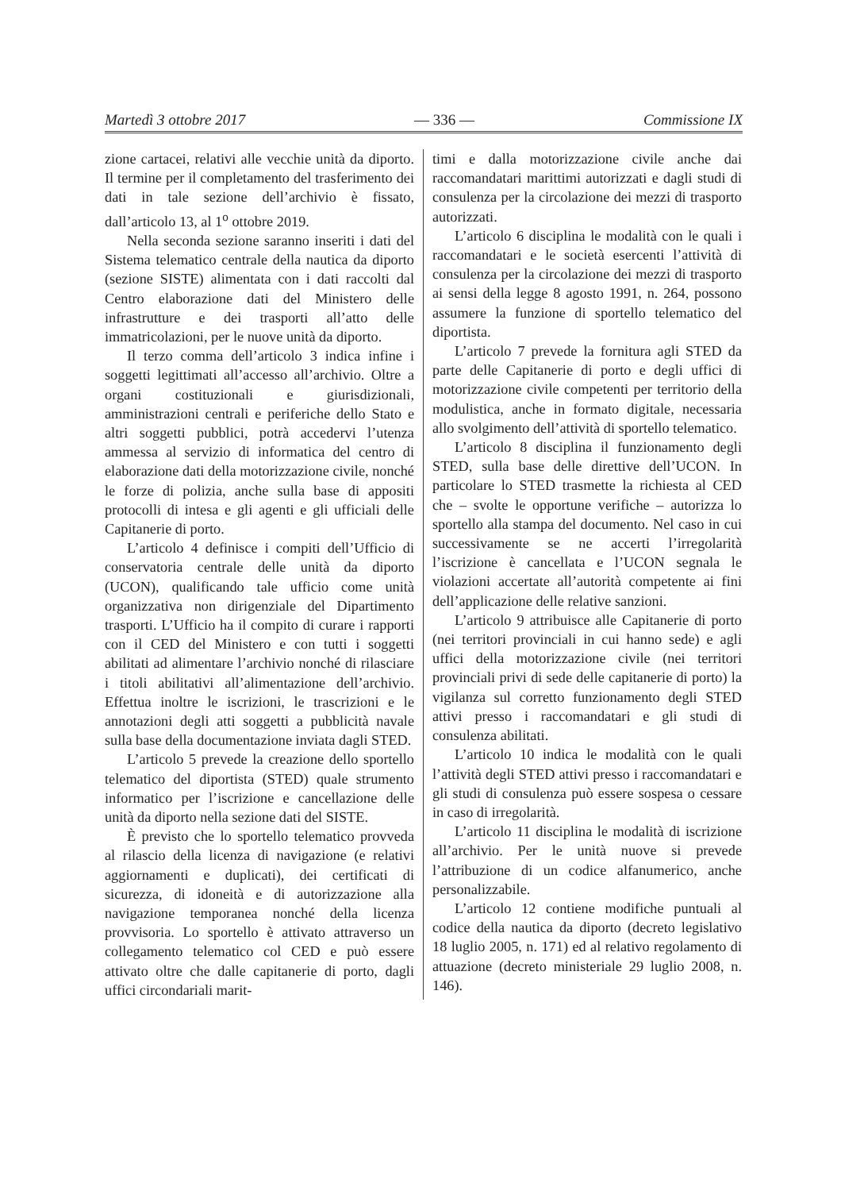Martedì 3 ottobre 2017 — 336 — Commissione IX
zione cartacei, relativi alle vecchie unità da diporto. Il termine per il completamento del trasferimento dei dati in tale sezione dell’archivio è fissato, dall’articolo 13, al 1<sup>o</sup> ottobre 2019.
Nella seconda sezione saranno inseriti i dati del Sistema telematico centrale della nautica da diporto (sezione SISTE) alimentata con i dati raccolti dal Centro elaborazione dati del Ministero delle infrastrutture e dei trasporti all’atto delle immatricolazioni, per le nuove unità da diporto.
Il terzo comma dell’articolo 3 indica infine i soggetti legittimati all’accesso all’archivio. Oltre a organi costituzionali e giurisdizionali, amministrazioni centrali e periferiche dello Stato e altri soggetti pubblici, potrà accedervi l’utenza ammessa al servizio di informatica del centro di elaborazione dati della motorizzazione civile, nonché le forze di polizia, anche sulla base di appositi protocolli di intesa e gli agenti e gli ufficiali delle Capitanerie di porto.
L’articolo 4 definisce i compiti dell’Ufficio di conservatoria centrale delle unità da diporto (UCON), qualificando tale ufficio come unità organizzativa non dirigenziale del Dipartimento trasporti. L’Ufficio ha il compito di curare i rapporti con il CED del Ministero e con tutti i soggetti abilitati ad alimentare l’archivio nonché di rilasciare i titoli abilitativi all’alimentazione dell’archivio. Effettua inoltre le iscrizioni, le trascrizioni e le annotazioni degli atti soggetti a pubblicità navale sulla base della documentazione inviata dagli STED.
L’articolo 5 prevede la creazione dello sportello telematico del diportista (STED) quale strumento informatico per l’iscrizione e cancellazione delle unità da diporto nella sezione dati del SISTE.
È previsto che lo sportello telematico provveda al rilascio della licenza di navigazione (e relativi aggiornamenti e duplicati), dei certificati di sicurezza, di idoneità e di autorizzazione alla navigazione temporanea nonché della licenza provvisoria. Lo sportello è attivato attraverso un collegamento telematico col CED e può essere attivato oltre che dalle capitanerie di porto, dagli uffici circondariali marit-
timi e dalla motorizzazione civile anche dai raccomandatari marittimi autorizzati e dagli studi di consulenza per la circolazione dei mezzi di trasporto autorizzati.
L’articolo 6 disciplina le modalità con le quali i raccomandatari e le società esercenti l’attività di consulenza per la circolazione dei mezzi di trasporto ai sensi della legge 8 agosto 1991, n. 264, possono assumere la funzione di sportello telematico del diportista.
L’articolo 7 prevede la fornitura agli STED da parte delle Capitanerie di porto e degli uffici di motorizzazione civile competenti per territorio della modulistica, anche in formato digitale, necessaria allo svolgimento dell’attività di sportello telematico.
L’articolo 8 disciplina il funzionamento degli STED, sulla base delle direttive dell’UCON. In particolare lo STED trasmette la richiesta al CED che – svolte le opportune verifiche – autorizza lo sportello alla stampa del documento. Nel caso in cui successivamente se ne accerti l’irregolarità l’iscrizione è cancellata e l’UCON segnala le violazioni accertate all’autorità competente ai fini dell’applicazione delle relative sanzioni.
L’articolo 9 attribuisce alle Capitanerie di porto (nei territori provinciali in cui hanno sede) e agli uffici della motorizzazione civile (nei territori provinciali privi di sede delle capitanerie di porto) la vigilanza sul corretto funzionamento degli STED attivi presso i raccomandatari e gli studi di consulenza abilitati.
L’articolo 10 indica le modalità con le quali l’attività degli STED attivi presso i raccomandatari e gli studi di consulenza può essere sospesa o cessare in caso di irregolarità.
L’articolo 11 disciplina le modalità di iscrizione all’archivio. Per le unità nuove si prevede l’attribuzione di un codice alfanumerico, anche personalizzabile.
L’articolo 12 contiene modifiche puntuali al codice della nautica da diporto (decreto legislativo 18 luglio 2005, n. 171) ed al relativo regolamento di attuazione (decreto ministeriale 29 luglio 2008, n. 146).